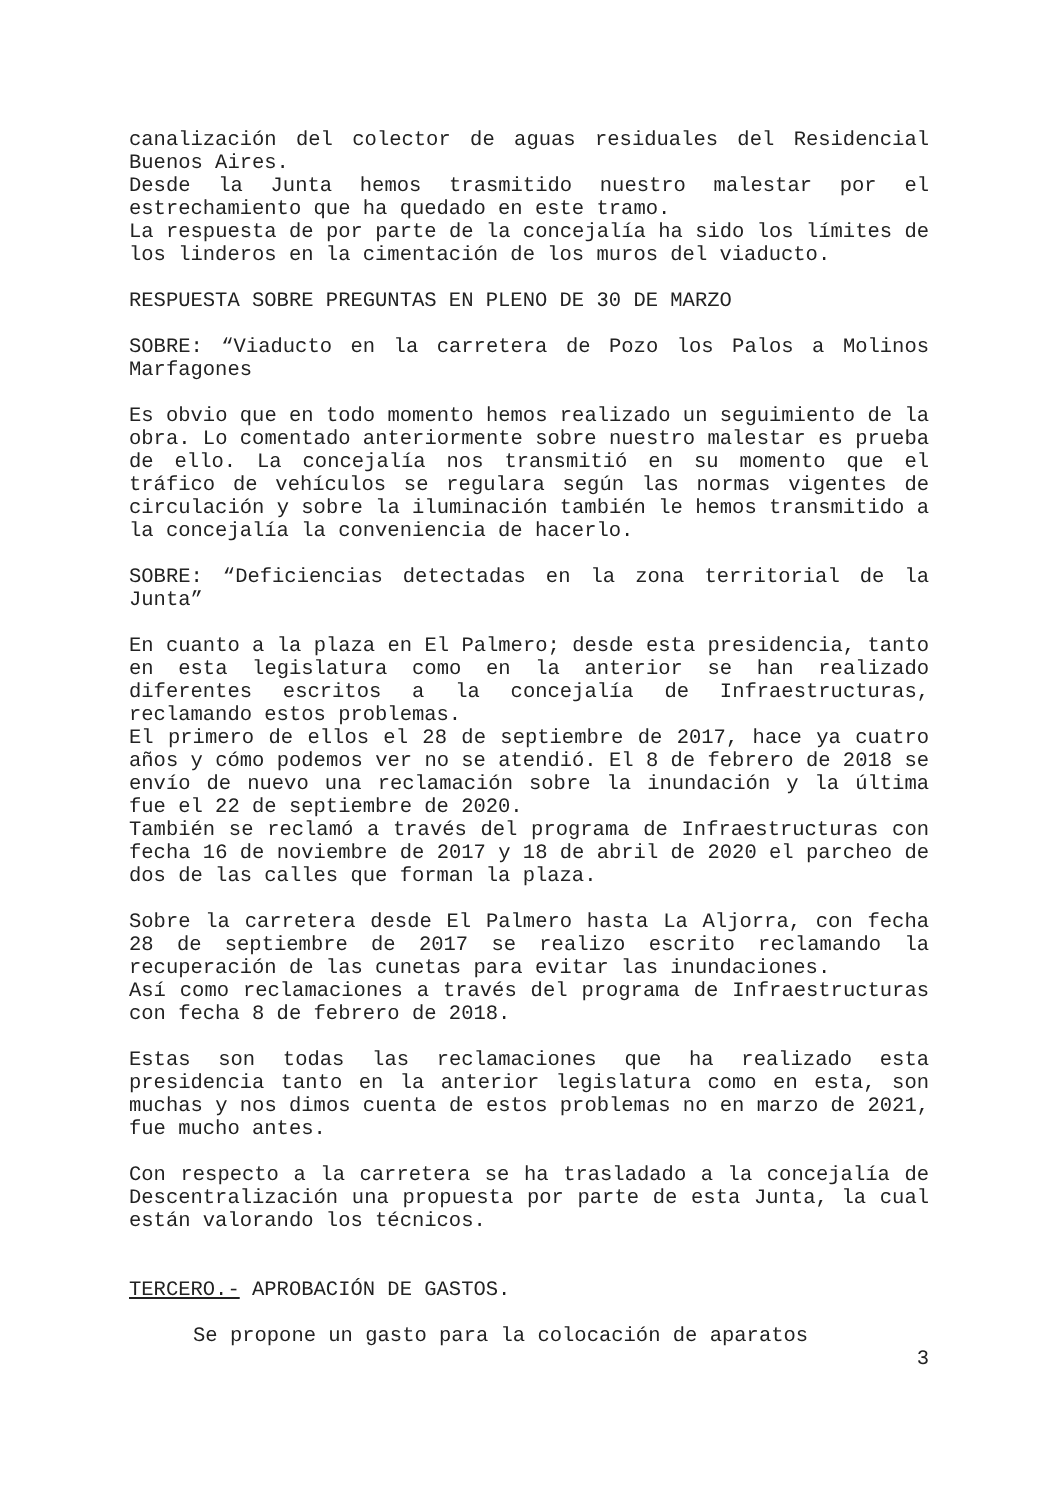canalización del colector de aguas residuales del Residencial Buenos Aires.
Desde la Junta hemos trasmitido nuestro malestar por el estrechamiento que ha quedado en este tramo.
La respuesta de por parte de la concejalía ha sido los límites de los linderos en la cimentación de los muros del viaducto.
RESPUESTA SOBRE PREGUNTAS EN PLENO DE 30 DE MARZO
SOBRE: “Viaducto en la carretera de Pozo los Palos a Molinos Marfagones
Es obvio que en todo momento hemos realizado un seguimiento de la obra. Lo comentado anteriormente sobre nuestro malestar es prueba de ello. La concejalía nos transmitió en su momento que el tráfico de vehículos se regulara según las normas vigentes de circulación y sobre la iluminación también le hemos transmitido a la concejalía la conveniencia de hacerlo.
SOBRE: “Deficiencias detectadas en la zona territorial de la Junta”
En cuanto a la plaza en El Palmero; desde esta presidencia, tanto en esta legislatura como en la anterior se han realizado diferentes escritos a la concejalía de Infraestructuras, reclamando estos problemas.
El primero de ellos el 28 de septiembre de 2017, hace ya cuatro años y cómo podemos ver no se atendió. El 8 de febrero de 2018 se envío de nuevo una reclamación sobre la inundación y la última fue el 22 de septiembre de 2020.
También se reclamó a través del programa de Infraestructuras con fecha 16 de noviembre de 2017 y 18 de abril de 2020 el parcheo de dos de las calles que forman la plaza.
Sobre la carretera desde El Palmero hasta La Aljorra, con fecha 28 de septiembre de 2017 se realizo escrito reclamando la recuperación de las cunetas para evitar las inundaciones.
Así como reclamaciones a través del programa de Infraestructuras con fecha 8 de febrero de 2018.
Estas son todas las reclamaciones que ha realizado esta presidencia tanto en la anterior legislatura como en esta, son muchas y nos dimos cuenta de estos problemas no en marzo de 2021, fue mucho antes.
Con respecto a la carretera se ha trasladado a la concejalía de Descentralización una propuesta por parte de esta Junta, la cual están valorando los técnicos.
TERCERO.- APROBACIÓN DE GASTOS.
Se propone un gasto para la colocación de aparatos
3